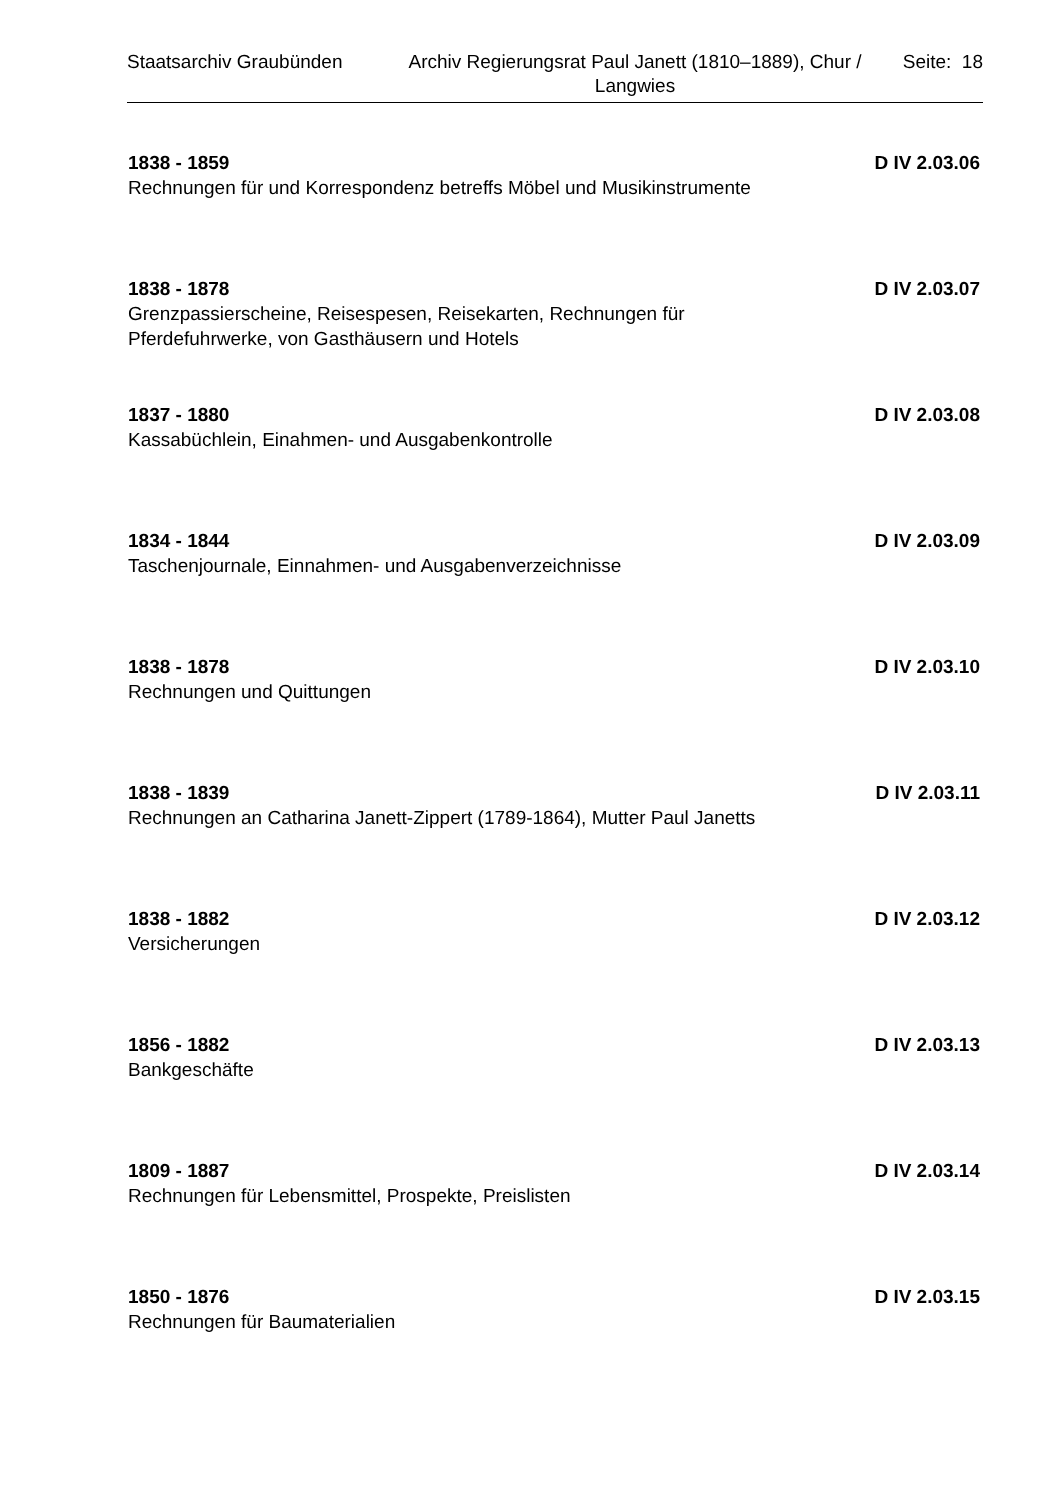Staatsarchiv Graubünden Archiv Regierungsrat Paul Janett (1810–1889), Chur / Langwies
Seite: 18
1838 - 1859 D IV 2.03.06
Rechnungen für und Korrespondenz betreffs Möbel und Musikinstrumente
1838 - 1878 D IV 2.03.07
Grenzpassierscheine, Reisespesen, Reisekarten, Rechnungen für Pferdefuhrwerke, von Gasthäusern und Hotels
1837 - 1880 D IV 2.03.08
Kassabüchlein, Einahmen- und Ausgabenkontrolle
1834 - 1844 D IV 2.03.09
Taschenjournale, Einnahmen- und Ausgabenverzeichnisse
1838 - 1878 D IV 2.03.10
Rechnungen und Quittungen
1838 - 1839 D IV 2.03.11
Rechnungen an Catharina Janett-Zippert (1789-1864), Mutter Paul Janetts
1838 - 1882 D IV 2.03.12
Versicherungen
1856 - 1882 D IV 2.03.13
Bankgeschäfte
1809 - 1887 D IV 2.03.14
Rechnungen für Lebensmittel, Prospekte, Preislisten
1850 - 1876 D IV 2.03.15
Rechnungen für Baumaterialien